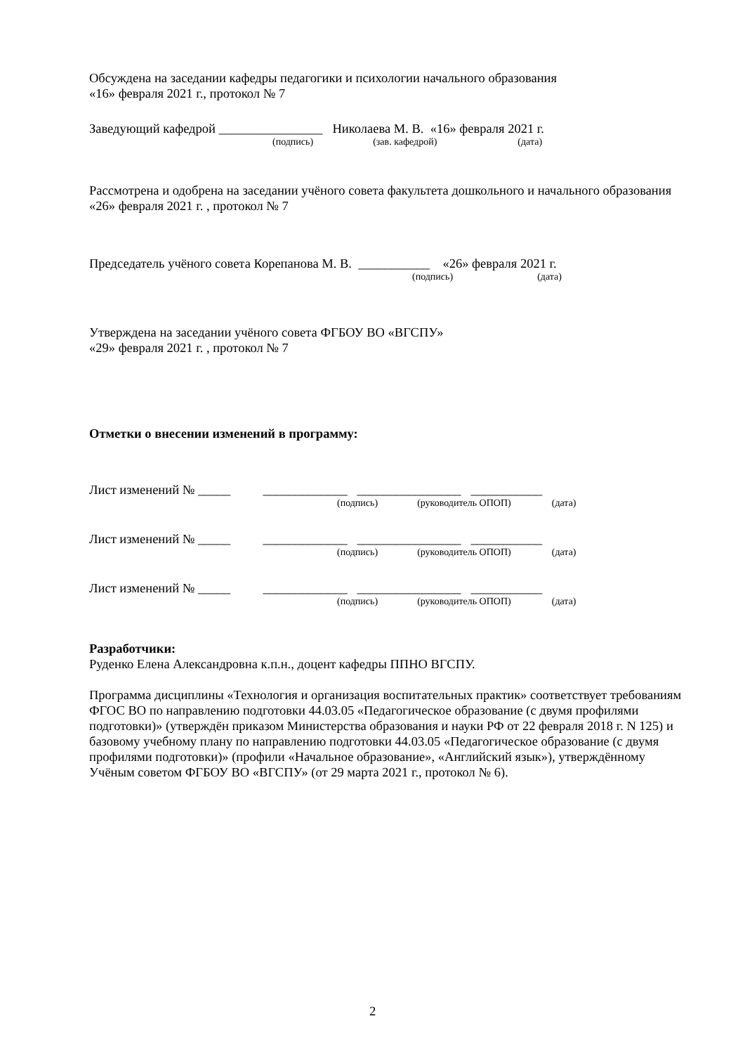Обсуждена на заседании кафедры педагогики и психологии начального образования
«16» февраля 2021 г., протокол № 7
Заведующий кафедрой ________________ Николаева М. В. «16» февраля 2021 г.
(подпись) (зав. кафедрой) (дата)
Рассмотрена и одобрена на заседании учёного совета факультета дошкольного и начального образования «26» февраля 2021 г. , протокол № 7
Председатель учёного совета Корепанова М. В. ___________ «26» февраля 2021 г.
(подпись) (дата)
Утверждена на заседании учёного совета ФГБОУ ВО «ВГСПУ»
«29» февраля 2021 г. , протокол № 7
Отметки о внесении изменений в программу:
Лист изменений № _____ _____________ ________________ ___________
(подпись) (руководитель ОПОП) (дата)
Лист изменений № _____ _____________ ________________ ___________
(подпись) (руководитель ОПОП) (дата)
Лист изменений № _____ _____________ ________________ ___________
(подпись) (руководитель ОПОП) (дата)
Разработчики:
Руденко Елена Александровна к.п.н., доцент кафедры ППНО ВГСПУ.
Программа дисциплины «Технология и организация воспитательных практик» соответствует требованиям ФГОС ВО по направлению подготовки 44.03.05 «Педагогическое образование (с двумя профилями подготовки)» (утверждён приказом Министерства образования и науки РФ от 22 февраля 2018 г. N 125) и базовому учебному плану по направлению подготовки 44.03.05 «Педагогическое образование (с двумя профилями подготовки)» (профили «Начальное образование», «Английский язык»), утверждённому Учёным советом ФГБОУ ВО «ВГСПУ» (от 29 марта 2021 г., протокол № 6).
2